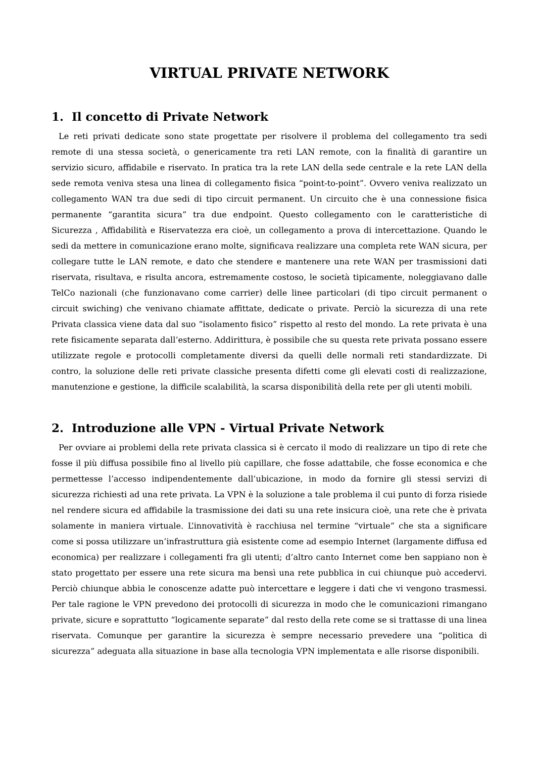VIRTUAL PRIVATE NETWORK
1. Il concetto di Private Network
Le reti privati dedicate sono state progettate per risolvere il problema del collegamento tra sedi remote di una stessa società, o genericamente tra reti LAN remote, con la finalità di garantire un servizio sicuro, affidabile e riservato. In pratica tra la rete LAN della sede centrale e la rete LAN della sede remota veniva stesa una linea di collegamento fisica “point-to-point”. Ovvero veniva realizzato un collegamento WAN tra due sedi di tipo circuit permanent. Un circuito che è una connessione fisica permanente “garantita sicura” tra due endpoint. Questo collegamento con le caratteristiche di Sicurezza , Affidabilità e Riservatezza era cioè, un collegamento a prova di intercettazione. Quando le sedi da mettere in comunicazione erano molte, significava realizzare una completa rete WAN sicura, per collegare tutte le LAN remote, e dato che stendere e mantenere una rete WAN per trasmissioni dati riservata, risultava, e risulta ancora, estremamente costoso, le società tipicamente, noleggiavano dalle TelCo nazionali (che funzionavano come carrier) delle linee particolari (di tipo circuit permanent o circuit swiching) che venivano chiamate affittate, dedicate o private. Perciò la sicurezza di una rete Privata classica viene data dal suo “isolamento fisico” rispetto al resto del mondo. La rete privata è una rete fisicamente separata dall’esterno. Addirittura, è possibile che su questa rete privata possano essere utilizzate regole e protocolli completamente diversi da quelli delle normali reti standardizzate. Di contro, la soluzione delle reti private classiche presenta difetti come gli elevati costi di realizzazione, manutenzione e gestione, la difficile scalabilità, la scarsa disponibilità della rete per gli utenti mobili.
2. Introduzione alle VPN - Virtual Private Network
Per ovviare ai problemi della rete privata classica si è cercato il modo di realizzare un tipo di rete che fosse il più diffusa possibile fino al livello più capillare, che fosse adattabile, che fosse economica e che permettesse l’accesso indipendentemente dall’ubicazione, in modo da fornire gli stessi servizi di sicurezza richiesti ad una rete privata. La VPN è la soluzione a tale problema il cui punto di forza risiede nel rendere sicura ed affidabile la trasmissione dei dati su una rete insicura cioè, una rete che è privata solamente in maniera virtuale. L’innovatività è racchiusa nel termine “virtuale” che sta a significare come si possa utilizzare un’infrastruttura già esistente come ad esempio Internet (largamente diffusa ed economica) per realizzare i collegamenti fra gli utenti; d’altro canto Internet come ben sappiano non è stato progettato per essere una rete sicura ma bensì una rete pubblica in cui chiunque può accedervi. Perciò chiunque abbia le conoscenze adatte può intercettare e leggere i dati che vi vengono trasmessi. Per tale ragione le VPN prevedono dei protocolli di sicurezza in modo che le comunicazioni rimangano private, sicure e soprattutto “logicamente separate” dal resto della rete come se si trattasse di una linea riservata. Comunque per garantire la sicurezza è sempre necessario prevedere una “politica di sicurezza” adeguata alla situazione in base alla tecnologia VPN implementata e alle risorse disponibili.